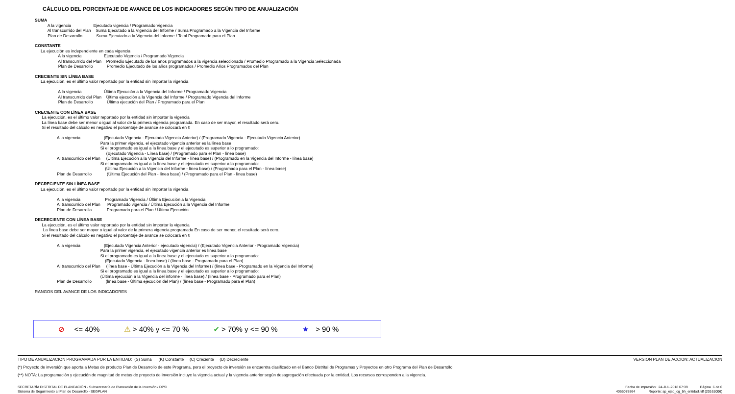CÁLCULO DEL PORCENTAJE DE AVANCE DE LOS INDICADORES SEGÚN TIPO DE ANUALIZACIÓN
SUMA
A la vigencia Ejecutado vigencia / Programado Vigencia Al transcurrido del Plan Suma Ejecutado a la Vigencia del Informe / Suma Programado a la Vigencia del Informe Plan de Desarrollo Suma Ejecutado a la Vigencia del Informe / Total Programado para el Plan
CONSTANTE
La ejecución es independiente en cada vigencia A la vigencia Ejecutado Vigencia / Programado Vigencia Al transcurrido del Plan Promedio Ejecutado de los años programados a la vigencia seleccionada / Promedio Programado a la Vigencia Seleccionada Plan de Desarrollo Promedio Ejecutado de los años programados / Promedio Años Programados del Plan
CRECIENTE SIN LÍNEA BASE
La ejecución, es el último valor reportado por la entidad sin importar la vigencia A la vigencia Última Ejecución a la Vigencia del Informe / Programado Vigencia Al transcurrido del Plan Última ejecución a la Vigencia del Informe / Programado Vigencia del Informe Plan de Desarrollo Última ejecución del Plan / Programado para el Plan
CRECIENTE CON LÍNEA BASE
La ejecución, es el último valor reportado por la entidad sin importar la vigencia La línea base debe ser menor o igual al valor de la primera vigencia programada. En caso de ser mayor, el resultado será cero. Si el resultado del cálculo es negativo el porcentaje de avance se colocará en 0 A la vigencia (Ejecutado Vigencia - Ejecutado Vigencia Anterior) / (Programado Vigencia - Ejecutado Vigencia Anterior) Para la primer vigencia, el ejecutado vigencia anterior es la línea base Si el programado es igual a la línea base y el ejecutado es superior a lo programado: (Ejecutado Vigencia - Línea base) / (Programado para el Plan - línea base) Al transcurrido del Plan (Última Ejecución a la Vigencia del Informe - línea base) / (Programado en la Vigencia del Informe - línea base) Si el programado es igual a la línea base y el ejecutado es superior a lo programado: (Última Ejecución a la Vigencia del Informe - línea base) / (Programado para el Plan - línea base) Plan de Desarrollo (Última Ejecución del Plan - línea base) / (Programado para el Plan - línea base)
DECRECIENTE SIN LÍNEA BASE
La ejecución, es el último valor reportado por la entidad sin importar la vigencia A la vigencia Programado Vigencia / Última Ejecución a la Vigencia Al transcurrido del Plan Programado vigencia / Última Ejecución a la Vigencia del Informe Plan de Desarrollo Programado para el Plan / Última Ejecución
DECRECIENTE CON LÍNEA BASE
La ejecución, es el último valor reportado por la entidad sin importar la vigencia La línea base debe ser mayor o igual al valor de la primera vigencia programada En caso de ser menor, el resultado será cero. Si el resultado del cálculo es negativo el porcentaje de avance se colocará en 0 A la vigencia (Ejecutado Vigencia Anterior - ejecutado vigencia) / (Ejecutado Vigencia Anterior - Programado Vigencia) Para la primer vigencia, el ejecutado vigencia anterior es línea base Si el programado es igual a la línea base y el ejecutado es superior a lo programado: (Ejecutado Vigencia - línea base) / (línea base - Programado para el Plan) Al transcurrido del Plan (línea base - Última Ejecución a la Vigencia del Informe) / (línea base - Programado en la Vigencia del Informe) Si el programado es igual a la línea base y el ejecutado es superior a lo programado: (Última ejecución a la Vigencia del informe - línea base) / (línea base - Programado para el Plan) Plan de Desarrollo (línea base - Última ejecución del Plan) / (línea base - Programado para el Plan)
RANGOS DEL AVANCE DE LOS INDICADORES
⊘ <= 40% ⚠ > 40% y <= 70 % ✔ > 70% y <= 90 % ★ > 90 %
TIPO DE ANUALIZACION PROGRAMADA POR LA ENTIDAD: (S) Suma (K) Constante (C) Creciente (D) Decreciente VERSION PLAN DE ACCION: ACTUALIZACION
(*) Proyecto de inversión que aporta a Metas de producto Plan de Desarrollo de este Programa, pero el proyecto de inversión se encuentra clasificado en el Banco Distrital de Programas y Proyectos en otro Programa del Plan de Desarrollo.
(**) NOTA: La programación y ejecución de magnitud de metas de proyecto de inversión incluye la vigencia actual y la vigencia anterior según desagregación efectuada por la entidad. Los recursos corresponden a la vigencia.
SECRETARÍA DISTRITAL DE PLANEACIÓN - Subsecretaría de Planeación de la Inversión / DPSI Fecha de impresión: 24-JUL-2018 07:39 Página 6 de 6
Sistema de Seguimiento al Plan de Desarrollo - SEGPLAN 4066078864 Reporte: sp_ejec_cg_bh_entidad.rdf (20161006)